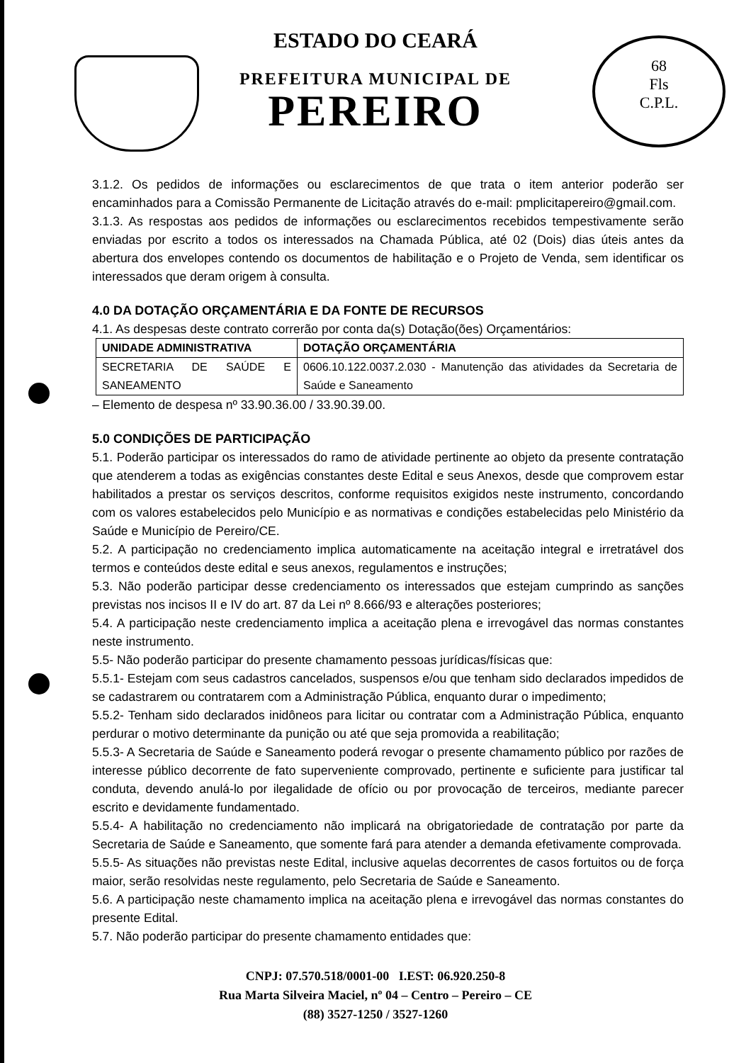68
Fls
C.P.L.
ESTADO DO CEARÁ
PREFEITURA MUNICIPAL DE
PEREIRO
3.1.2. Os pedidos de informações ou esclarecimentos de que trata o item anterior poderão ser encaminhados para a Comissão Permanente de Licitação através do e-mail: pmplicitapereiro@gmail.com.
3.1.3. As respostas aos pedidos de informações ou esclarecimentos recebidos tempestivamente serão enviadas por escrito a todos os interessados na Chamada Pública, até 02 (Dois) dias úteis antes da abertura dos envelopes contendo os documentos de habilitação e o Projeto de Venda, sem identificar os interessados que deram origem à consulta.
4.0 DA DOTAÇÃO ORÇAMENTÁRIA E DA FONTE DE RECURSOS
4.1. As despesas deste contrato correrão por conta da(s) Dotação(ões) Orçamentários:
| UNIDADE ADMINISTRATIVA | DOTAÇÃO ORÇAMENTÁRIA |
| --- | --- |
| SECRETARIA DE SAÚDE E SANEAMENTO | 0606.10.122.0037.2.030 - Manutenção das atividades da Secretaria de Saúde e Saneamento |
– Elemento de despesa nº 33.90.36.00 / 33.90.39.00.
5.0 CONDIÇÕES DE PARTICIPAÇÃO
5.1. Poderão participar os interessados do ramo de atividade pertinente ao objeto da presente contratação que atenderem a todas as exigências constantes deste Edital e seus Anexos, desde que comprovem estar habilitados a prestar os serviços descritos, conforme requisitos exigidos neste instrumento, concordando com os valores estabelecidos pelo Município e as normativas e condições estabelecidas pelo Ministério da Saúde e Município de Pereiro/CE.
5.2. A participação no credenciamento implica automaticamente na aceitação integral e irretratável dos termos e conteúdos deste edital e seus anexos, regulamentos e instruções;
5.3. Não poderão participar desse credenciamento os interessados que estejam cumprindo as sanções previstas nos incisos II e IV do art. 87 da Lei nº 8.666/93 e alterações posteriores;
5.4. A participação neste credenciamento implica a aceitação plena e irrevogável das normas constantes neste instrumento.
5.5- Não poderão participar do presente chamamento pessoas jurídicas/físicas que:
5.5.1- Estejam com seus cadastros cancelados, suspensos e/ou que tenham sido declarados impedidos de se cadastrarem ou contratarem com a Administração Pública, enquanto durar o impedimento;
5.5.2- Tenham sido declarados inidôneos para licitar ou contratar com a Administração Pública, enquanto perdurar o motivo determinante da punição ou até que seja promovida a reabilitação;
5.5.3- A Secretaria de Saúde e Saneamento poderá revogar o presente chamamento público por razões de interesse público decorrente de fato superveniente comprovado, pertinente e suficiente para justificar tal conduta, devendo anulá-lo por ilegalidade de ofício ou por provocação de terceiros, mediante parecer escrito e devidamente fundamentado.
5.5.4- A habilitação no credenciamento não implicará na obrigatoriedade de contratação por parte da Secretaria de Saúde e Saneamento, que somente fará para atender a demanda efetivamente comprovada.
5.5.5- As situações não previstas neste Edital, inclusive aquelas decorrentes de casos fortuitos ou de força maior, serão resolvidas neste regulamento, pelo Secretaria de Saúde e Saneamento.
5.6. A participação neste chamamento implica na aceitação plena e irrevogável das normas constantes do presente Edital.
5.7. Não poderão participar do presente chamamento entidades que:
CNPJ: 07.570.518/0001-00 I.EST: 06.920.250-8
Rua Marta Silveira Maciel, nº 04 – Centro – Pereiro – CE
(88) 3527-1250 / 3527-1260